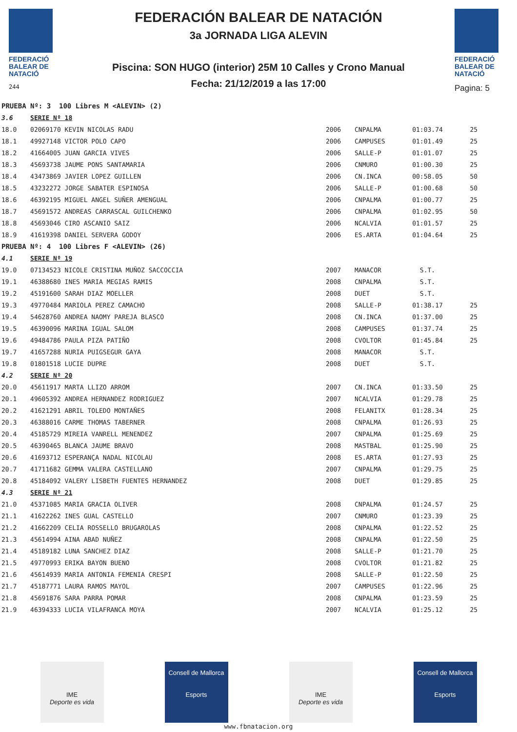FEDERACIÓ
BALEAR DE
NATACIÓ
244
FEDERACIÓN BALEAR DE NATACIÓN
3a JORNADA LIGA ALEVIN
Piscina: SON HUGO (interior) 25M 10 Calles y Crono Manual
Fecha: 21/12/2019 a las 17:00
FEDERACIÓ
BALEAR DE
NATACIÓ
Pagina: 5
| PRUEBA Nº: 3 100 Libres M <ALEVIN> (2) | | | | | |
| 3.6 | SERIE Nº 18 | | | | |
| 18.0 | 02069170 KEVIN NICOLAS RADU | 2006 | CNPALMA | 01:03.74 | 25 |
| 18.1 | 49927148 VICTOR POLO CAPO | 2006 | CAMPUSES | 01:01.49 | 25 |
| 18.2 | 41664005 JUAN GARCIA VIVES | 2006 | SALLE-P | 01:01.07 | 25 |
| 18.3 | 45693738 JAUME PONS SANTAMARIA | 2006 | CNMURO | 01:00.30 | 25 |
| 18.4 | 43473869 JAVIER LOPEZ GUILLEN | 2006 | CN.INCA | 00:58.05 | 50 |
| 18.5 | 43232272 JORGE SABATER ESPINOSA | 2006 | SALLE-P | 01:00.68 | 50 |
| 18.6 | 46392195 MIGUEL ANGEL SUÑER AMENGUAL | 2006 | CNPALMA | 01:00.77 | 25 |
| 18.7 | 45691572 ANDREAS CARRASCAL GUILCHENKO | 2006 | CNPALMA | 01:02.95 | 50 |
| 18.8 | 45693046 CIRO ASCANIO SAIZ | 2006 | NCALVIA | 01:01.57 | 25 |
| 18.9 | 41619398 DANIEL SERVERA GODOY | 2006 | ES.ARTA | 01:04.64 | 25 |
| PRUEBA Nº: 4 100 Libres F <ALEVIN> (26) | | | | | |
| 4.1 | SERIE Nº 19 | | | | |
| 19.0 | 07134523 NICOLE CRISTINA MUÑOZ SACCOCCIA | 2007 | MANACOR | S.T. | |
| 19.1 | 46388680 INES MARIA MEGIAS RAMIS | 2008 | CNPALMA | S.T. | |
| 19.2 | 45191600 SARAH DIAZ MOELLER | 2008 | DUET | S.T. | |
| 19.3 | 49770484 MARIOLA PEREZ CAMACHO | 2008 | SALLE-P | 01:38.17 | 25 |
| 19.4 | 54628760 ANDREA NAOMY PAREJA BLASCO | 2008 | CN.INCA | 01:37.00 | 25 |
| 19.5 | 46390096 MARINA IGUAL SALOM | 2008 | CAMPUSES | 01:37.74 | 25 |
| 19.6 | 49484786 PAULA PIZA PATIÑO | 2008 | CVOLTOR | 01:45.84 | 25 |
| 19.7 | 41657288 NURIA PUIGSEGUR GAYA | 2008 | MANACOR | S.T. | |
| 19.8 | 01801518 LUCIE DUPRE | 2008 | DUET | S.T. | |
| 4.2 | SERIE Nº 20 | | | | |
| 20.0 | 45611917 MARTA LLIZO ARROM | 2007 | CN.INCA | 01:33.50 | 25 |
| 20.1 | 49605392 ANDREA HERNANDEZ RODRIGUEZ | 2007 | NCALVIA | 01:29.78 | 25 |
| 20.2 | 41621291 ABRIL TOLEDO MONTAÑES | 2008 | FELANITX | 01:28.34 | 25 |
| 20.3 | 46388016 CARME THOMAS TABERNER | 2008 | CNPALMA | 01:26.93 | 25 |
| 20.4 | 45185729 MIREIA VANRELL MENENDEZ | 2007 | CNPALMA | 01:25.69 | 25 |
| 20.5 | 46390465 BLANCA JAUME BRAVO | 2008 | MASTBAL | 01:25.90 | 25 |
| 20.6 | 41693712 ESPERANÇA NADAL NICOLAU | 2008 | ES.ARTA | 01:27.93 | 25 |
| 20.7 | 41711682 GEMMA VALERA CASTELLANO | 2007 | CNPALMA | 01:29.75 | 25 |
| 20.8 | 45184092 VALERY LISBETH FUENTES HERNANDEZ | 2008 | DUET | 01:29.85 | 25 |
| 4.3 | SERIE Nº 21 | | | | |
| 21.0 | 45371085 MARIA GRACIA OLIVER | 2008 | CNPALMA | 01:24.57 | 25 |
| 21.1 | 41622262 INES GUAL CASTELLO | 2007 | CNMURO | 01:23.39 | 25 |
| 21.2 | 41662209 CELIA ROSSELLO BRUGAROLAS | 2008 | CNPALMA | 01:22.52 | 25 |
| 21.3 | 45614994 AINA ABAD NUÑEZ | 2008 | CNPALMA | 01:22.50 | 25 |
| 21.4 | 45189182 LUNA SANCHEZ DIAZ | 2008 | SALLE-P | 01:21.70 | 25 |
| 21.5 | 49770993 ERIKA BAYON BUENO | 2008 | CVOLTOR | 01:21.82 | 25 |
| 21.6 | 45614939 MARIA ANTONIA FEMENIA CRESPI | 2008 | SALLE-P | 01:22.50 | 25 |
| 21.7 | 45187771 LAURA RAMOS MAYOL | 2007 | CAMPUSES | 01:22.96 | 25 |
| 21.8 | 45691876 SARA PARRA POMAR | 2008 | CNPALMA | 01:23.59 | 25 |
| 21.9 | 46394333 LUCIA VILAFRANCA MOYA | 2007 | NCALVIA | 01:25.12 | 25 |
IME
Deporte es vida
Consell de Mallorca
Esports
IME
Deporte es vida
Consell de Mallorca
Esports
www.fbnatacion.org